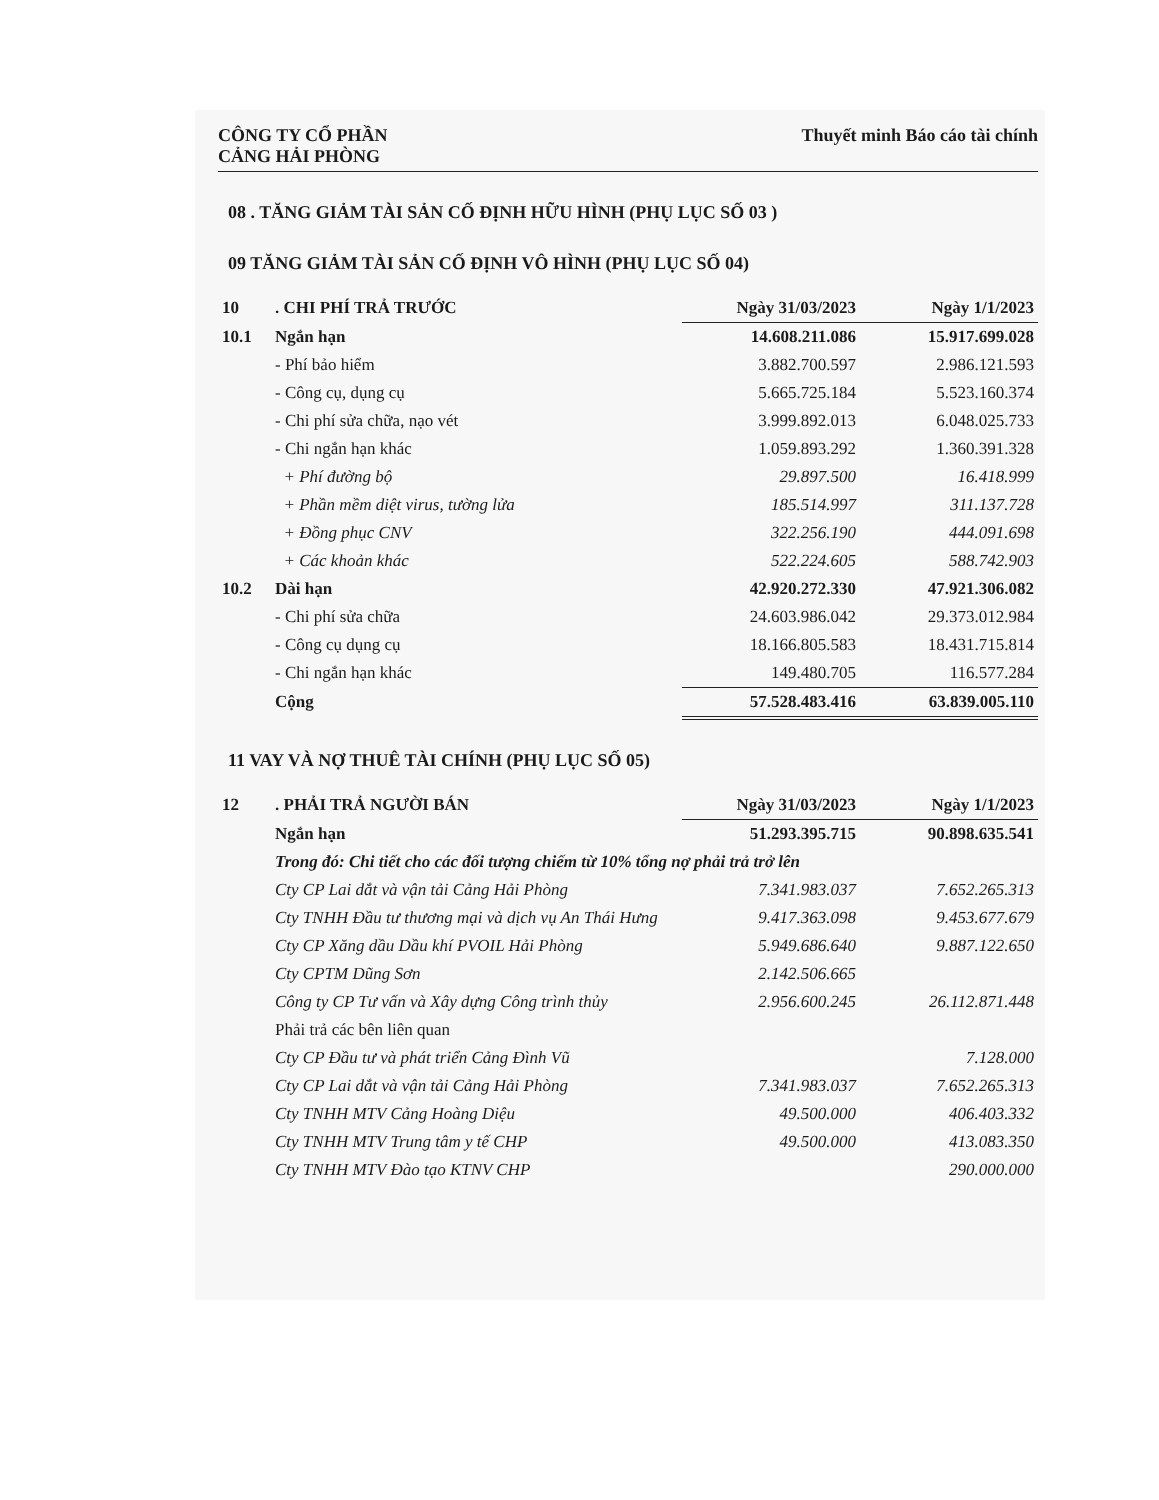CÔNG TY CỔ PHẦN
CẢNG HẢI PHÒNG
Thuyết minh Báo cáo tài chính
08 . TĂNG GIẢM TÀI SẢN CỐ ĐỊNH HỮU HÌNH (PHỤ LỤC SỐ 03 )
09 TĂNG GIẢM TÀI SẢN CỐ ĐỊNH VÔ HÌNH (PHỤ LỤC SỐ 04)
| 10 | . CHI PHÍ TRẢ TRƯỚC | Ngày 31/03/2023 | Ngày 1/1/2023 |
| 10.1 | Ngắn hạn | 14.608.211.086 | 15.917.699.028 |
| | - Phí bảo hiểm | 3.882.700.597 | 2.986.121.593 |
| | - Công cụ, dụng cụ | 5.665.725.184 | 5.523.160.374 |
| | - Chi phí sửa chữa, nạo vét | 3.999.892.013 | 6.048.025.733 |
| | - Chi ngắn hạn khác | 1.059.893.292 | 1.360.391.328 |
| | + Phí đường bộ | 29.897.500 | 16.418.999 |
| | + Phần mềm diệt virus, tường lửa | 185.514.997 | 311.137.728 |
| | + Đồng phục CNV | 322.256.190 | 444.091.698 |
| | + Các khoản khác | 522.224.605 | 588.742.903 |
| 10.2 | Dài hạn | 42.920.272.330 | 47.921.306.082 |
| | - Chi phí sửa chữa | 24.603.986.042 | 29.373.012.984 |
| | - Công cụ dụng cụ | 18.166.805.583 | 18.431.715.814 |
| | - Chi ngắn hạn khác | 149.480.705 | 116.577.284 |
| | Cộng | 57.528.483.416 | 63.839.005.110 |
11 VAY VÀ NỢ THUÊ TÀI CHÍNH (PHỤ LỤC SỐ 05)
| 12 | . PHẢI TRẢ NGƯỜI BÁN | Ngày 31/03/2023 | Ngày 1/1/2023 |
| | Ngắn hạn | 51.293.395.715 | 90.898.635.541 |
| | Trong đó: Chi tiết cho các đối tượng chiếm từ 10% tổng nợ phải trả trở lên | | |
| | Cty CP Lai dắt và vận tải Cảng Hải Phòng | 7.341.983.037 | 7.652.265.313 |
| | Cty TNHH Đầu tư thương mại và dịch vụ An Thái Hưng | 9.417.363.098 | 9.453.677.679 |
| | Cty CP Xăng dầu Dầu khí PVOIL Hải Phòng | 5.949.686.640 | 9.887.122.650 |
| | Cty CPTM Dũng Sơn | 2.142.506.665 | |
| | Công ty CP Tư vấn và Xây dựng Công trình thủy | 2.956.600.245 | 26.112.871.448 |
| | Phải trả các bên liên quan | | |
| | Cty CP Đầu tư và phát triển Cảng Đình Vũ | | 7.128.000 |
| | Cty CP Lai dắt và vận tải Cảng Hải Phòng | 7.341.983.037 | 7.652.265.313 |
| | Cty TNHH MTV Cảng Hoàng Diệu | 49.500.000 | 406.403.332 |
| | Cty TNHH MTV Trung tâm y tế CHP | 49.500.000 | 413.083.350 |
| | Cty TNHH MTV Đào tạo KTNV CHP | | 290.000.000 |